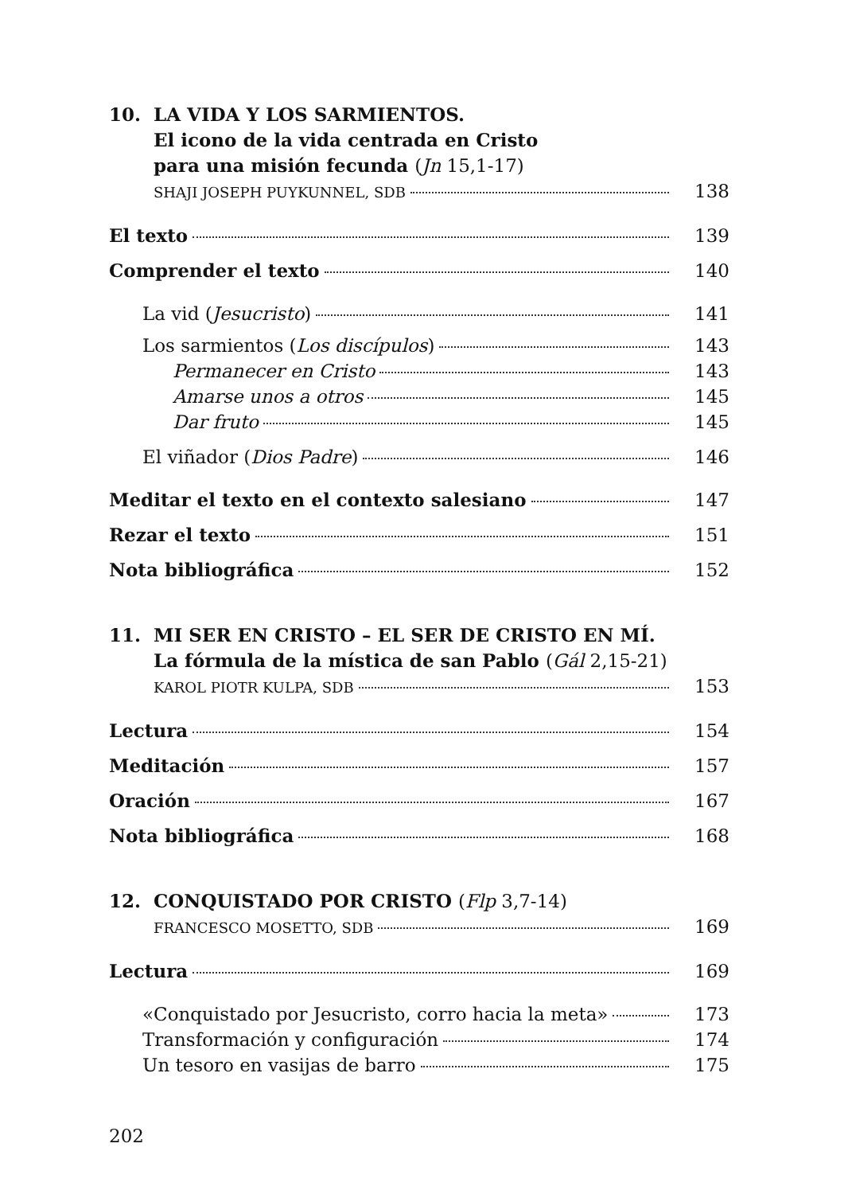10. LA VIDA Y LOS SARMIENTOS.
El icono de la vida centrada en Cristo
para una misión fecunda (Jn 15,1-17)
SHAJI JOSEPH PUYKUNNEL, SDB 138
El texto 139
Comprender el texto 140
La vid (Jesucristo) 141
Los sarmientos (Los discípulos) 143
Permanecer en Cristo 143
Amarse unos a otros 145
Dar fruto 145
El viñador (Dios Padre) 146
Meditar el texto en el contexto salesiano 147
Rezar el texto 151
Nota bibliográfica 152
11. MI SER EN CRISTO – EL SER DE CRISTO EN MÍ.
La fórmula de la mística de san Pablo (Gál 2,15-21)
KAROL PIOTR KULPA, SDB 153
Lectura 154
Meditación 157
Oración 167
Nota bibliográfica 168
12. CONQUISTADO POR CRISTO (Flp 3,7-14)
FRANCESCO MOSETTO, SDB 169
Lectura 169
«Conquistado por Jesucristo, corro hacia la meta» 173
Transformación y configuración 174
Un tesoro en vasijas de barro 175
202